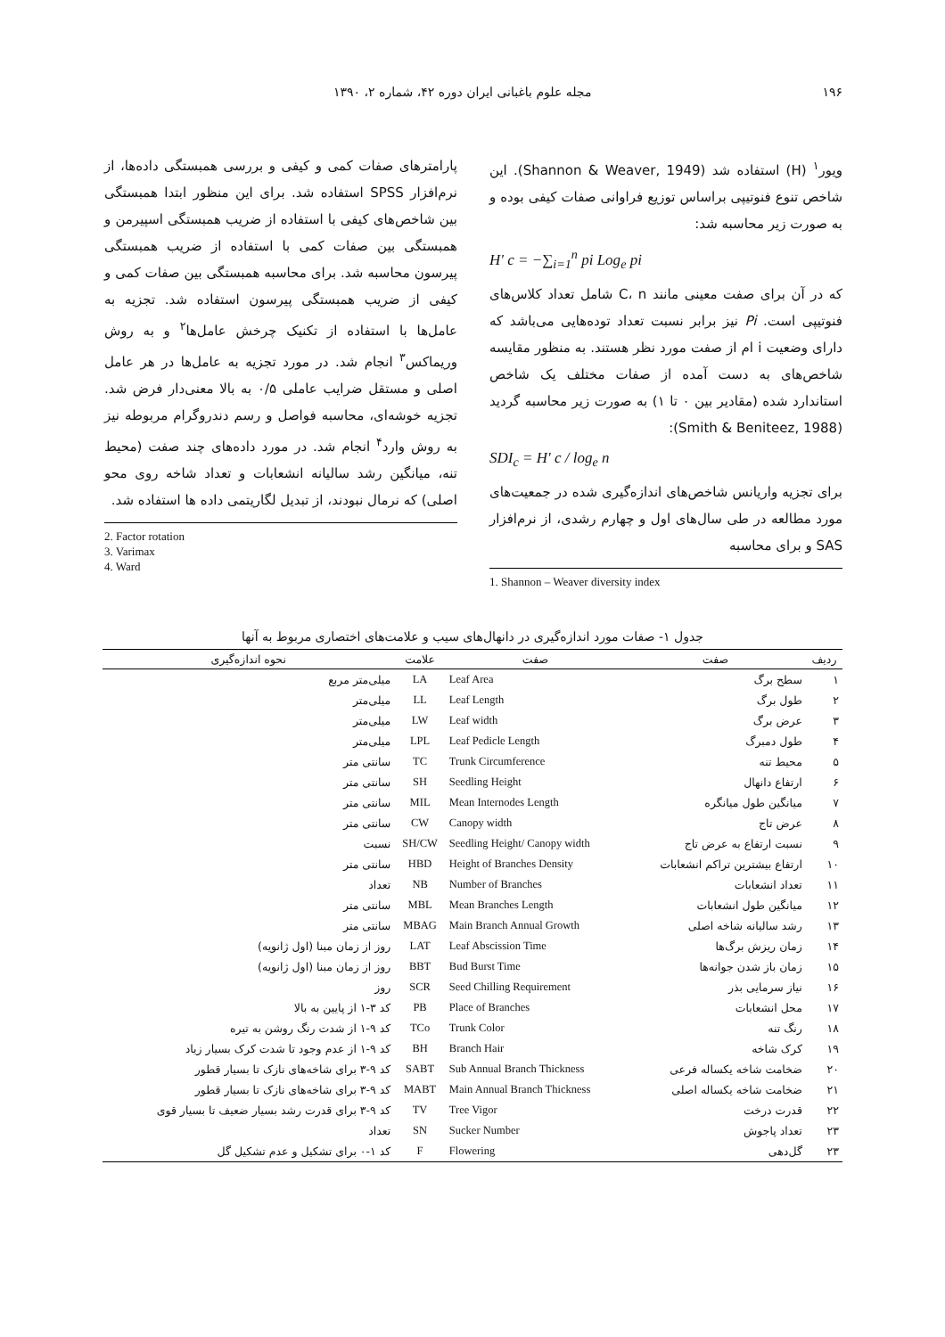۱۹۶ مجله علوم باغبانی ایران دوره ۴۲، شماره ۲، ۱۳۹۰
ویور<sup>۱</sup> (H) استفاده شد (Shannon & Weaver, 1949). این شاخص تنوع فنوتیپی براساس توزیع فراوانی صفات کیفی بوده و به صورت زیر محاسبه شد:
H' c = −∑<sub>i=1</sub><sup>n</sup> pi Log<sub>e</sub> pi
که در آن برای صفت معینی مانند C، n شامل تعداد کلاس‌های فنوتیپی است. Pi نیز برابر نسبت تعداد توده‌هایی می‌باشد که دارای وضعیت i ام از صفت مورد نظر هستند. به منظور مقایسه شاخص‌های به دست آمده از صفات مختلف یک شاخص استاندارد شده (مقادیر بین ۰ تا ۱) به صورت زیر محاسبه گردید (Smith & Beniteez, 1988):
SDI<sub>c</sub> = H' c / log<sub>e</sub> n
برای تجزیه واریانس شاخص‌های اندازه‌گیری شده در جمعیت‌های مورد مطالعه در طی سال‌های اول و چهارم رشدی، از نرم‌افزار SAS و برای محاسبه
1. Shannon – Weaver diversity index
پارامترهای صفات کمی و کیفی و بررسی همبستگی داده‌ها، از نرم‌افزار SPSS استفاده شد. برای این منظور ابتدا همبستگی بین شاخص‌های کیفی با استفاده از ضریب همبستگی اسپیرمن و همبستگی بین صفات کمی با استفاده از ضریب همبستگی پیرسون محاسبه شد. برای محاسبه همبستگی بین صفات کمی و کیفی از ضریب همبستگی پیرسون استفاده شد. تجزیه به عامل‌ها با استفاده از تکنیک چرخش عامل‌ها<sup>۲</sup> و به روش وریماکس<sup>۳</sup> انجام شد. در مورد تجزیه به عامل‌ها در هر عامل اصلی و مستقل ضرایب عاملی ۰/۵ به بالا معنی‌دار فرض شد. تجزیه خوشه‌ای، محاسبه فواصل و رسم دندروگرام مربوطه نیز به روش وارد<sup>۴</sup> انجام شد. در مورد داده‌های چند صفت (محیط تنه، میانگین رشد سالیانه انشعابات و تعداد شاخه روی محو اصلی) که نرمال نبودند، از تبدیل لگاریتمی داده ها استفاده شد.
2. Factor rotation
3. Varimax
4. Ward
جدول ۱- صفات مورد اندازه‌گیری در دانهال‌های سیب و علامت‌های اختصاری مربوط به آنها
| ردیف | صفت | صفت | علامت | نحوه اندازه‌گیری |
| --- | --- | --- | --- | --- |
| ۱ | سطح برگ | Leaf Area | LA | میلی‌متر مربع |
| ۲ | طول برگ | Leaf Length | LL | میلی‌متر |
| ۳ | عرض برگ | Leaf width | LW | میلی‌متر |
| ۴ | طول دمبرگ | Leaf Pedicle Length | LPL | میلی‌متر |
| ۵ | محیط تنه | Trunk Circumference | TC | سانتی متر |
| ۶ | ارتفاع دانهال | Seedling Height | SH | سانتی متر |
| ۷ | میانگین طول میانگره | Mean Internodes Length | MIL | سانتی متر |
| ۸ | عرض تاج | Canopy width | CW | سانتی متر |
| ۹ | نسبت ارتفاع به عرض تاج | Seedling Height/ Canopy width | SH/CW | نسبت |
| ۱۰ | ارتفاع بیشترین تراکم انشعابات | Height of Branches Density | HBD | سانتی متر |
| ۱۱ | تعداد انشعابات | Number of Branches | NB | تعداد |
| ۱۲ | میانگین طول انشعابات | Mean Branches Length | MBL | سانتی متر |
| ۱۳ | رشد سالیانه شاخه اصلی | Main Branch Annual Growth | MBAG | سانتی متر |
| ۱۴ | زمان ریزش برگ‌ها | Leaf Abscission Time | LAT | روز از زمان مبنا (اول ژانویه) |
| ۱۵ | زمان باز شدن جوانه‌ها | Bud Burst Time | BBT | روز از زمان مبنا (اول ژانویه) |
| ۱۶ | نیاز سرمایی بذر | Seed Chilling Requirement | SCR | روز |
| ۱۷ | محل انشعابات | Place of Branches | PB | کد ۳-۱ از پایین به بالا |
| ۱۸ | رنگ تنه | Trunk Color | TCo | کد ۹-۱ از شدت رنگ روشن به تیره |
| ۱۹ | کرک شاخه | Branch Hair | BH | کد ۹-۱ از عدم وجود تا شدت کرک بسیار زیاد |
| ۲۰ | ضخامت شاخه یکساله فرعی | Sub Annual Branch Thickness | SABT | کد ۹-۳ برای شاخه‌های نازک تا بسیار قطور |
| ۲۱ | ضخامت شاخه یکساله اصلی | Main Annual Branch Thickness | MABT | کد ۹-۳ برای شاخه‌های نازک تا بسیار قطور |
| ۲۲ | قدرت درخت | Tree Vigor | TV | کد ۹-۳ برای قدرت رشد بسیار ضعیف تا بسیار قوی |
| ۲۳ | تعداد پاجوش | Sucker Number | SN | تعداد |
| ۲۳ | گل‌دهی | Flowering | F | کد ۱-۰ برای تشکیل و عدم تشکیل گل |